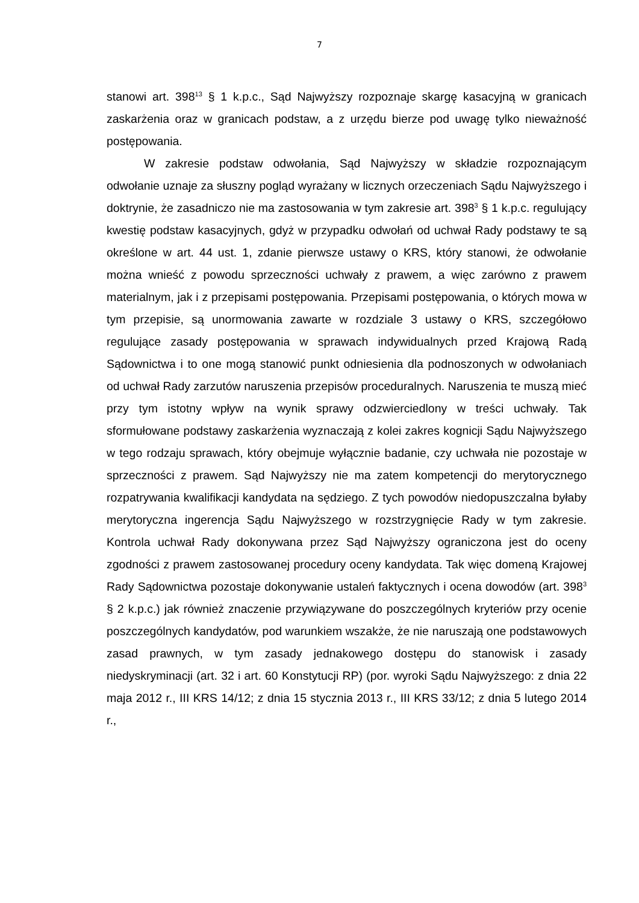7
stanowi art. 398<sup>13</sup> § 1 k.p.c., Sąd Najwyższy rozpoznaje skargę kasacyjną w granicach zaskarżenia oraz w granicach podstaw, a z urzędu bierze pod uwagę tylko nieważność postępowania.
W zakresie podstaw odwołania, Sąd Najwyższy w składzie rozpoznającym odwołanie uznaje za słuszny pogląd wyrażany w licznych orzeczeniach Sądu Najwyższego i doktrynie, że zasadniczo nie ma zastosowania w tym zakresie art. 398<sup>3</sup> § 1 k.p.c. regulujący kwestię podstaw kasacyjnych, gdyż w przypadku odwołań od uchwał Rady podstawy te są określone w art. 44 ust. 1, zdanie pierwsze ustawy o KRS, który stanowi, że odwołanie można wnieść z powodu sprzeczności uchwały z prawem, a więc zarówno z prawem materialnym, jak i z przepisami postępowania. Przepisami postępowania, o których mowa w tym przepisie, są unormowania zawarte w rozdziale 3 ustawy o KRS, szczegółowo regulujące zasady postępowania w sprawach indywidualnych przed Krajową Radą Sądownictwa i to one mogą stanowić punkt odniesienia dla podnoszonych w odwołaniach od uchwał Rady zarzutów naruszenia przepisów proceduralnych. Naruszenia te muszą mieć przy tym istotny wpływ na wynik sprawy odzwierciedlony w treści uchwały. Tak sformułowane podstawy zaskarżenia wyznaczają z kolei zakres kognicji Sądu Najwyższego w tego rodzaju sprawach, który obejmuje wyłącznie badanie, czy uchwała nie pozostaje w sprzeczności z prawem. Sąd Najwyższy nie ma zatem kompetencji do merytorycznego rozpatrywania kwalifikacji kandydata na sędziego. Z tych powodów niedopuszczalna byłaby merytoryczna ingerencja Sądu Najwyższego w rozstrzygnięcie Rady w tym zakresie. Kontrola uchwał Rady dokonywana przez Sąd Najwyższy ograniczona jest do oceny zgodności z prawem zastosowanej procedury oceny kandydata. Tak więc domeną Krajowej Rady Sądownictwa pozostaje dokonywanie ustaleń faktycznych i ocena dowodów (art. 398<sup>3</sup> § 2 k.p.c.) jak również znaczenie przywiązywane do poszczególnych kryteriów przy ocenie poszczególnych kandydatów, pod warunkiem wszakże, że nie naruszają one podstawowych zasad prawnych, w tym zasady jednakowego dostępu do stanowisk i zasady niedyskryminacji (art. 32 i art. 60 Konstytucji RP) (por. wyroki Sądu Najwyższego: z dnia 22 maja 2012 r., III KRS 14/12; z dnia 15 stycznia 2013 r., III KRS 33/12; z dnia 5 lutego 2014 r.,